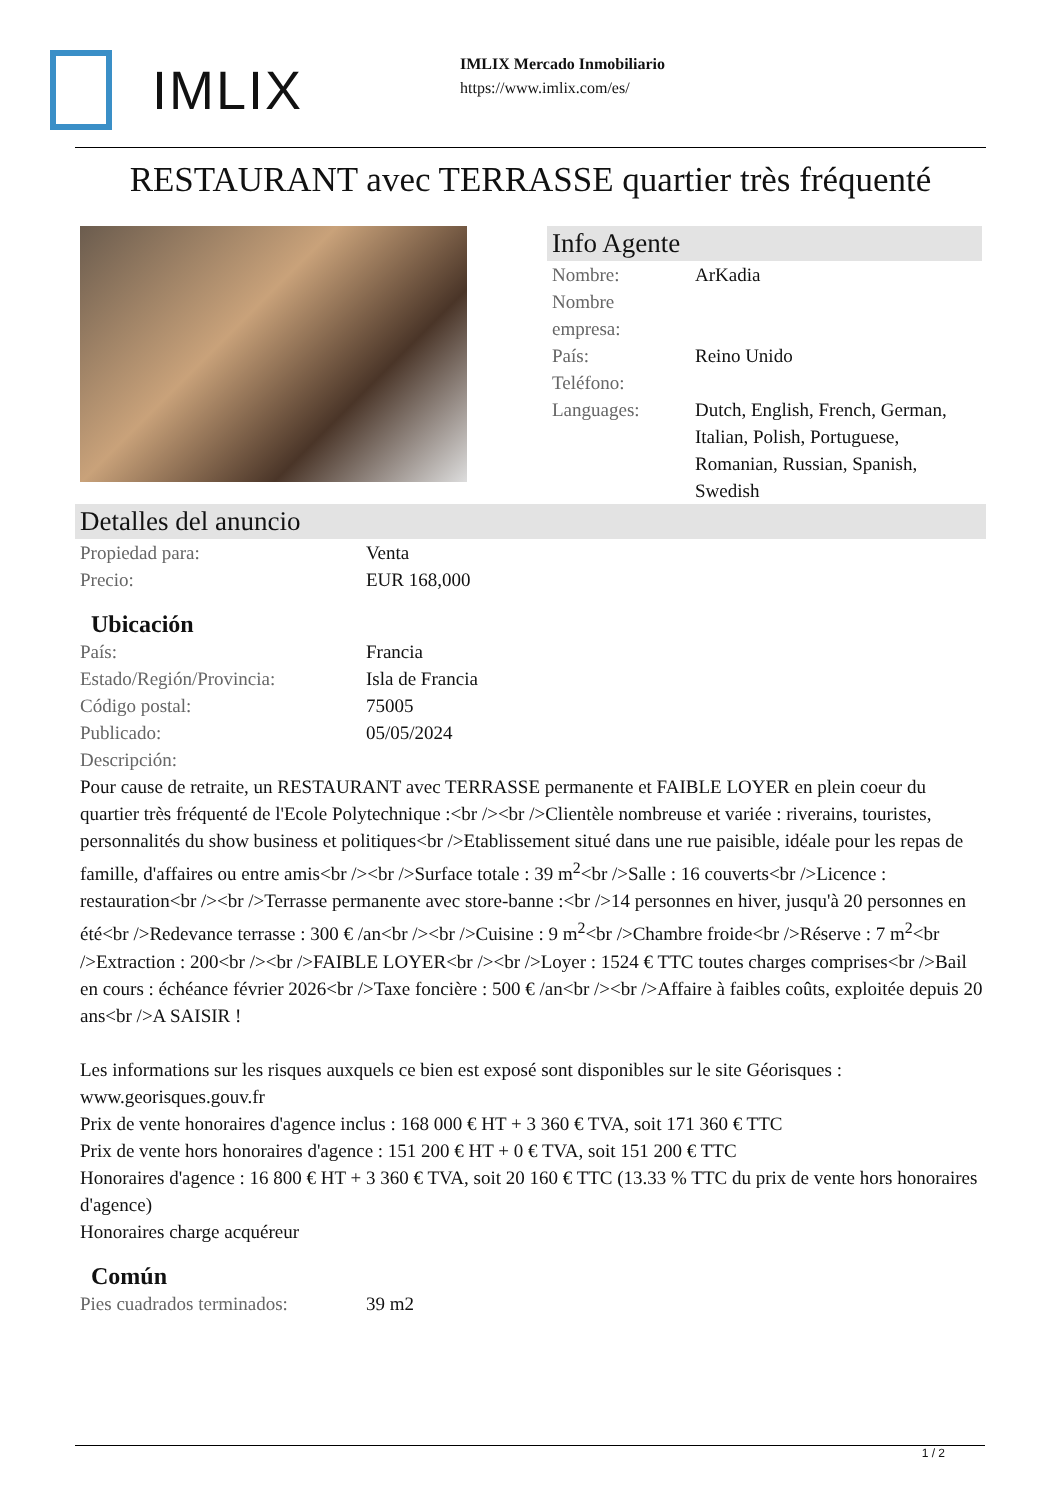IMLIX
IMLIX Mercado Inmobiliario
https://www.imlix.com/es/
RESTAURANT avec TERRASSE quartier très fréquenté
Info Agente
| Nombre: | ArKadia |
| Nombre empresa: | |
| País: | Reino Unido |
| Teléfono: | |
| Languages: | Dutch, English, French, German, Italian, Polish, Portuguese, Romanian, Russian, Spanish, Swedish |
Detalles del anuncio
| Propiedad para: | Venta |
| Precio: | EUR 168,000 |
Ubicación
| País: | Francia |
| Estado/Región/Provincia: | Isla de Francia |
| Código postal: | 75005 |
| Publicado: | 05/05/2024 |
| Descripción: | |
Pour cause de retraite, un RESTAURANT avec TERRASSE permanente et FAIBLE LOYER en plein coeur du quartier très fréquenté de l'Ecole Polytechnique :<br /><br />Clientèle nombreuse et variée : riverains, touristes, personnalités du show business et politiques<br />Etablissement situé dans une rue paisible, idéale pour les repas de famille, d'affaires ou entre amis<br /><br />Surface totale : 39 m<sup>2</sup><br />Salle : 16 couverts<br />Licence : restauration<br /><br />Terrasse permanente avec store-banne :<br />14 personnes en hiver, jusqu'à 20 personnes en été<br />Redevance terrasse : 300 € /an<br /><br />Cuisine : 9 m<sup>2</sup><br />Chambre froide<br />Réserve : 7 m<sup>2</sup><br />Extraction : 200<br /><br />FAIBLE LOYER<br /><br />Loyer : 1524 € TTC toutes charges comprises<br />Bail en cours : échéance février 2026<br />Taxe foncière : 500 € /an<br /><br />Affaire à faibles coûts, exploitée depuis 20 ans<br />A SAISIR !
Les informations sur les risques auxquels ce bien est exposé sont disponibles sur le site Géorisques : www.georisques.gouv.fr
Prix de vente honoraires d'agence inclus : 168 000 € HT + 3 360 € TVA, soit 171 360 € TTC
Prix de vente hors honoraires d'agence : 151 200 € HT + 0 € TVA, soit 151 200 € TTC
Honoraires d'agence : 16 800 € HT + 3 360 € TVA, soit 20 160 € TTC (13.33 % TTC du prix de vente hors honoraires d'agence)
Honoraires charge acquéreur
Común
| Pies cuadrados terminados: | 39 m2 |
1 / 2